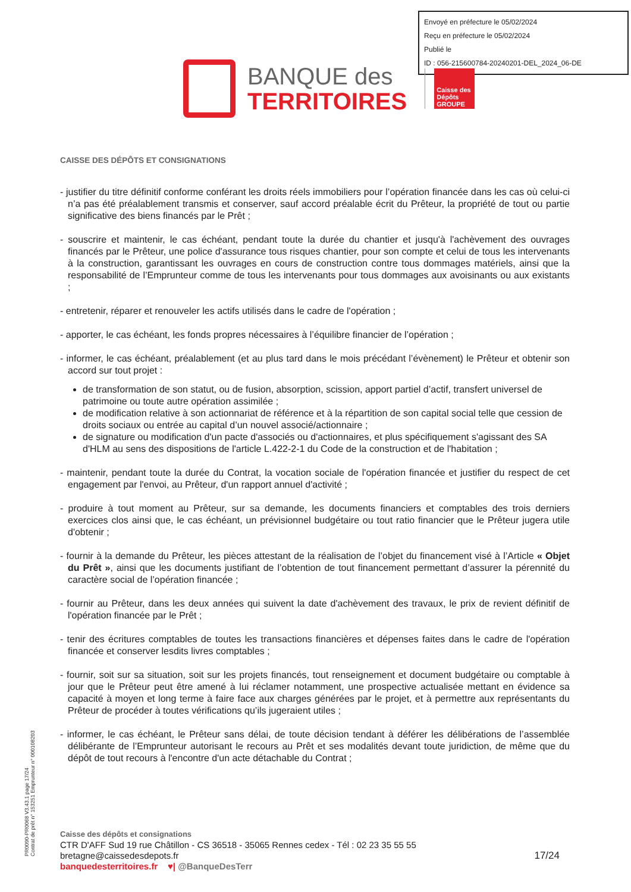Envoyé en préfecture le 05/02/2024
Reçu en préfecture le 05/02/2024
Publié le
ID : 056-215600784-20240201-DEL_2024_06-DE
BANQUE des
TERRITOIRES
Caisse des Dépôts GROUPE
CAISSE DES DÉPÔTS ET CONSIGNATIONS
- justifier du titre définitif conforme conférant les droits réels immobiliers pour l’opération financée dans les cas où celui-ci n’a pas été préalablement transmis et conserver, sauf accord préalable écrit du Prêteur, la propriété de tout ou partie significative des biens financés par le Prêt ;
- souscrire et maintenir, le cas échéant, pendant toute la durée du chantier et jusqu'à l'achèvement des ouvrages financés par le Prêteur, une police d'assurance tous risques chantier, pour son compte et celui de tous les intervenants à la construction, garantissant les ouvrages en cours de construction contre tous dommages matériels, ainsi que la responsabilité de l’Emprunteur comme de tous les intervenants pour tous dommages aux avoisinants ou aux existants ;
- entretenir, réparer et renouveler les actifs utilisés dans le cadre de l'opération ;
- apporter, le cas échéant, les fonds propres nécessaires à l’équilibre financier de l’opération ;
- informer, le cas échéant, préalablement (et au plus tard dans le mois précédant l’évènement) le Prêteur et obtenir son accord sur tout projet :
de transformation de son statut, ou de fusion, absorption, scission, apport partiel d’actif, transfert universel de patrimoine ou toute autre opération assimilée ;
de modification relative à son actionnariat de référence et à la répartition de son capital social telle que cession de droits sociaux ou entrée au capital d’un nouvel associé/actionnaire ;
de signature ou modification d'un pacte d'associés ou d'actionnaires, et plus spécifiquement s'agissant des SA d'HLM au sens des dispositions de l'article L.422-2-1 du Code de la construction et de l'habitation ;
- maintenir, pendant toute la durée du Contrat, la vocation sociale de l'opération financée et justifier du respect de cet engagement par l'envoi, au Prêteur, d'un rapport annuel d'activité ;
- produire à tout moment au Prêteur, sur sa demande, les documents financiers et comptables des trois derniers exercices clos ainsi que, le cas échéant, un prévisionnel budgétaire ou tout ratio financier que le Prêteur jugera utile d'obtenir ;
- fournir à la demande du Prêteur, les pièces attestant de la réalisation de l’objet du financement visé à l’Article « Objet du Prêt », ainsi que les documents justifiant de l’obtention de tout financement permettant d’assurer la pérennité du caractère social de l’opération financée ;
- fournir au Prêteur, dans les deux années qui suivent la date d'achèvement des travaux, le prix de revient définitif de l'opération financée par le Prêt ;
- tenir des écritures comptables de toutes les transactions financières et dépenses faites dans le cadre de l'opération financée et conserver lesdits livres comptables ;
- fournir, soit sur sa situation, soit sur les projets financés, tout renseignement et document budgétaire ou comptable à jour que le Prêteur peut être amené à lui réclamer notamment, une prospective actualisée mettant en évidence sa capacité à moyen et long terme à faire face aux charges générées par le projet, et à permettre aux représentants du Prêteur de procéder à toutes vérifications qu’ils jugeraient utiles ;
- informer, le cas échéant, le Prêteur sans délai, de toute décision tendant à déférer les délibérations de l’assemblée délibérante de l’Emprunteur autorisant le recours au Prêt et ses modalités devant toute juridiction, de même que du dépôt de tout recours à l'encontre d'un acte détachable du Contrat ;
PR0090-PR0068 V3.43.1 page 17/24
Contrat de prêt n° 153251 Emprunteur n° 000108203
Caisse des dépôts et consignations
CTR D'AFF Sud 19 rue Châtillon - CS 36518 - 35065 Rennes cedex - Tél : 02 23 35 55 55
bretagne@caissedesdepots.fr 17/24
banquedesterritoires.fr ♥| @BanqueDesTerr